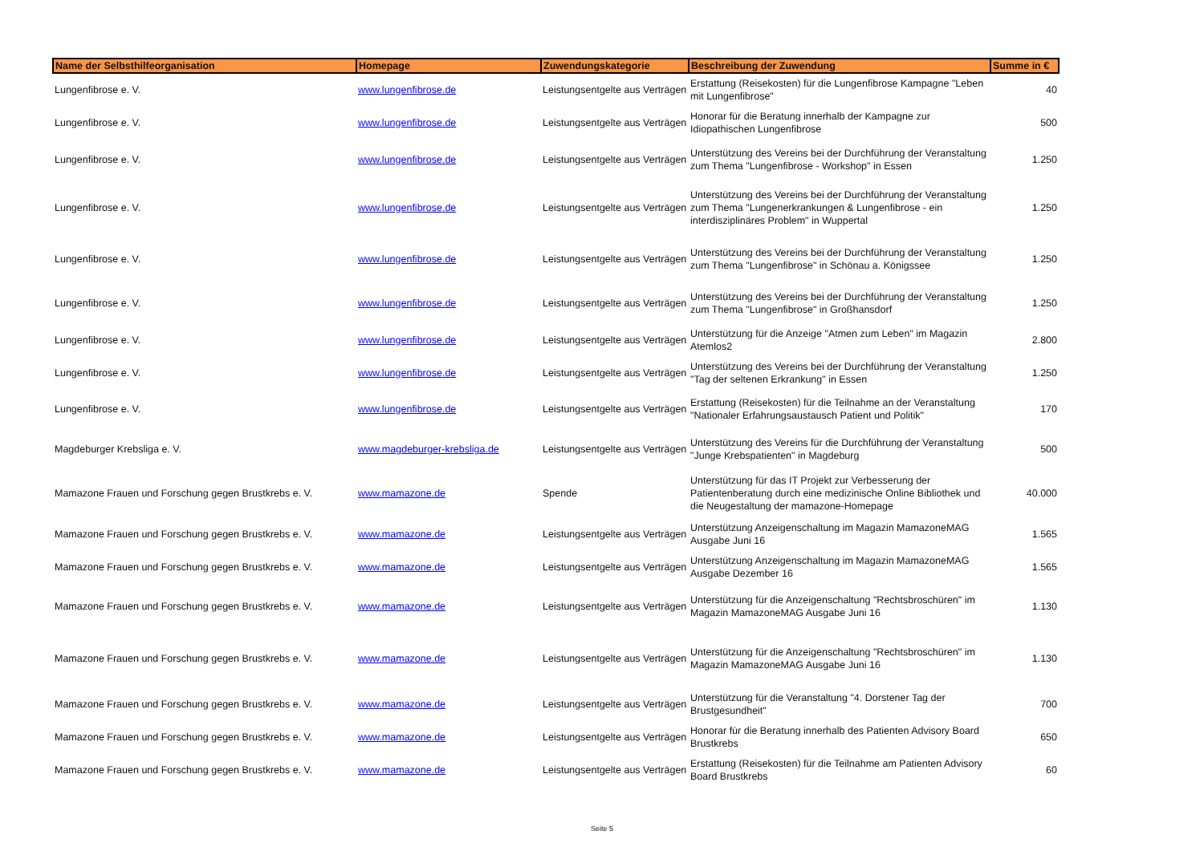| Name der Selbsthilfeorganisation | Homepage | Zuwendungskategorie | Beschreibung der Zuwendung | Summe in € |
| --- | --- | --- | --- | --- |
| Lungenfibrose e. V. | www.lungenfibrose.de | Leistungsentgelte aus Verträgen | Erstattung (Reisekosten) für die Lungenfibrose Kampagne "Leben mit Lungenfibrose" | 40 |
| Lungenfibrose e. V. | www.lungenfibrose.de | Leistungsentgelte aus Verträgen | Honorar für die Beratung innerhalb der Kampagne zur Idiopathischen Lungenfibrose | 500 |
| Lungenfibrose e. V. | www.lungenfibrose.de | Leistungsentgelte aus Verträgen | Unterstützung des Vereins bei der Durchführung der Veranstaltung zum Thema "Lungenfibrose - Workshop" in Essen | 1.250 |
| Lungenfibrose e. V. | www.lungenfibrose.de | Leistungsentgelte aus Verträgen | Unterstützung des Vereins bei der Durchführung der Veranstaltung zum Thema "Lungenerkrankungen & Lungenfibrose - ein interdisziplinäres Problem" in Wuppertal | 1.250 |
| Lungenfibrose e. V. | www.lungenfibrose.de | Leistungsentgelte aus Verträgen | Unterstützung des Vereins bei der Durchführung der Veranstaltung zum Thema "Lungenfibrose" in Schönau a. Königssee | 1.250 |
| Lungenfibrose e. V. | www.lungenfibrose.de | Leistungsentgelte aus Verträgen | Unterstützung des Vereins bei der Durchführung der Veranstaltung zum Thema "Lungenfibrose" in Großhansdorf | 1.250 |
| Lungenfibrose e. V. | www.lungenfibrose.de | Leistungsentgelte aus Verträgen | Unterstützung für die Anzeige "Atmen zum Leben" im Magazin Atemlos2 | 2.800 |
| Lungenfibrose e. V. | www.lungenfibrose.de | Leistungsentgelte aus Verträgen | Unterstützung des Vereins bei der Durchführung der Veranstaltung "Tag der seltenen Erkrankung" in Essen | 1.250 |
| Lungenfibrose e. V. | www.lungenfibrose.de | Leistungsentgelte aus Verträgen | Erstattung (Reisekosten) für die Teilnahme an der Veranstaltung "Nationaler Erfahrungsaustausch Patient und Politik" | 170 |
| Magdeburger Krebsliga e. V. | www.magdeburger-krebsliga.de | Leistungsentgelte aus Verträgen | Unterstützung des Vereins für die Durchführung der Veranstaltung "Junge Krebspatienten" in Magdeburg | 500 |
| Mamazone Frauen und Forschung gegen Brustkrebs e. V. | www.mamazone.de | Spende | Unterstützung für das IT Projekt zur Verbesserung der Patientenberatung durch eine medizinische Online Bibliothek und die Neugestaltung der mamazone-Homepage | 40.000 |
| Mamazone Frauen und Forschung gegen Brustkrebs e. V. | www.mamazone.de | Leistungsentgelte aus Verträgen | Unterstützung Anzeigenschaltung im Magazin MamazoneMAG Ausgabe Juni 16 | 1.565 |
| Mamazone Frauen und Forschung gegen Brustkrebs e. V. | www.mamazone.de | Leistungsentgelte aus Verträgen | Unterstützung Anzeigenschaltung im Magazin MamazoneMAG Ausgabe Dezember 16 | 1.565 |
| Mamazone Frauen und Forschung gegen Brustkrebs e. V. | www.mamazone.de | Leistungsentgelte aus Verträgen | Unterstützung für die Anzeigenschaltung "Rechtsbroschüren" im Magazin MamazoneMAG Ausgabe Juni 16 | 1.130 |
| Mamazone Frauen und Forschung gegen Brustkrebs e. V. | www.mamazone.de | Leistungsentgelte aus Verträgen | Unterstützung für die Anzeigenschaltung "Rechtsbroschüren" im Magazin MamazoneMAG Ausgabe Juni 16 | 1.130 |
| Mamazone Frauen und Forschung gegen Brustkrebs e. V. | www.mamazone.de | Leistungsentgelte aus Verträgen | Unterstützung für die Veranstaltung "4. Dorstener Tag der Brustgesundheit" | 700 |
| Mamazone Frauen und Forschung gegen Brustkrebs e. V. | www.mamazone.de | Leistungsentgelte aus Verträgen | Honorar für die Beratung innerhalb des Patienten Advisory Board Brustkrebs | 650 |
| Mamazone Frauen und Forschung gegen Brustkrebs e. V. | www.mamazone.de | Leistungsentgelte aus Verträgen | Erstattung (Reisekosten) für die Teilnahme am Patienten Advisory Board Brustkrebs | 60 |
Seite 5